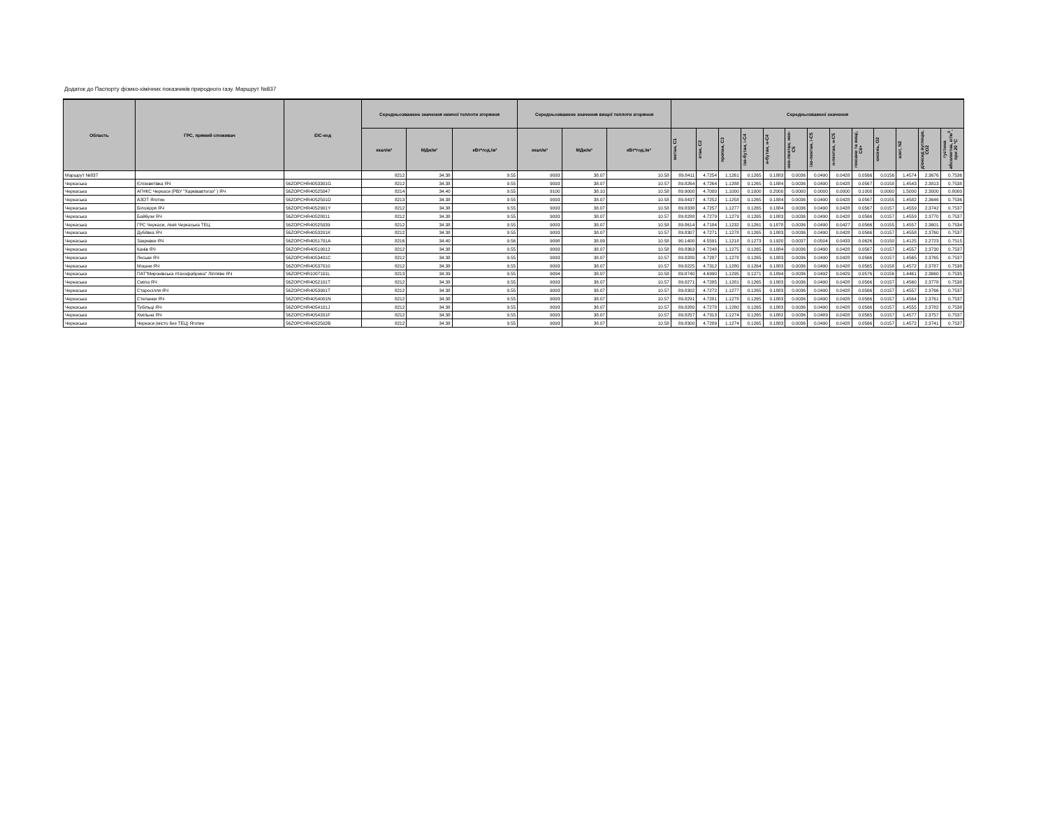Додаток до Паспорту фізико-хімічних показників природного газу. Маршрут №837
| Область | ГРС, прямий споживач | EIC-код | Середньозважене значення нижчої теплоти згоряння | | | Середньозважене значення вищої теплоти згоряння | | | Середньозважені значення | | | | | | | | | | | | |
| --- | --- | --- | --- | --- | --- | --- | --- | --- | --- | --- | --- | --- | --- | --- | --- | --- | --- | --- | --- | --- | --- |
| | | | ккал/м³ | МДж/м³ | кВт*год./м³ | ккал/м³ | МДж/м³ | кВт*год./м³ | метан, С1 | етан, С2 | пропан, С3 | ізо-бутан, і-С4 | н-бутан, н-С4 | нео-пентан, нео-С5 | ізо-пентан, і-С5 | н-пентан, н-С5 | гексани та вищі, С6+ | кисень, О2 | азот, N2 | діоксид вуглецю, СО2 | густина абсолютна, кг/м<sup>3</sup>, при 20 °С |
| Маршрут №837 | | | 8212 | 34.38 | 9.55 | 9093 | 38.07 | 10.58 | 89.8411 | 4.7254 | 1.1261 | 0.1265 | 0.1883 | 0.0036 | 0.0490 | 0.0428 | 0.0566 | 0.0156 | 1.4574 | 2.3676 | 0.7536 |
| Черкаська | Єлізоветівка ЯЧ | 56ZOPCHR4053301G | 8212 | 34.38 | 9.55 | 9093 | 38.07 | 10.57 | 89.8264 | 4.7264 | 1.1288 | 0.1265 | 0.1884 | 0.0036 | 0.0490 | 0.0428 | 0.0567 | 0.0158 | 1.4543 | 2.3813 | 0.7538 |
| Черкаська | АГНКС Черкаси (РВУ "Харківавтогаз" ) ЯЧ | 56ZOPCHR40525047 | 8214 | 34.40 | 9.55 | 9100 | 38.10 | 10.58 | 89.9000 | 4.7000 | 1.1000 | 0.1000 | 0.2000 | 0.0000 | 0.0000 | 0.0000 | 0.1000 | 0.0000 | 1.5000 | 2.3000 | 0.8000 |
| Черкаська | АЗОТ Яготин | 56ZOPCHR4052501D | 8213 | 34.38 | 9.55 | 9093 | 38.07 | 10.58 | 89.8437 | 4.7252 | 1.1258 | 0.1265 | 0.1884 | 0.0036 | 0.0490 | 0.0428 | 0.0567 | 0.0155 | 1.4582 | 2.3646 | 0.7536 |
| Черкаська | Білозірря ЯЧ | 56ZOPCHR4052901Y | 8212 | 34.38 | 9.55 | 9093 | 38.07 | 10.58 | 89.8338 | 4.7257 | 1.1277 | 0.1265 | 0.1884 | 0.0036 | 0.0490 | 0.0428 | 0.0567 | 0.0157 | 1.4559 | 2.3742 | 0.7537 |
| Черкаська | Байбузи ЯЧ | 56ZOPCHR40528011 | 8212 | 34.38 | 9.55 | 9093 | 38.07 | 10.57 | 89.8288 | 4.7279 | 1.1279 | 0.1265 | 0.1883 | 0.0036 | 0.0490 | 0.0428 | 0.0566 | 0.0157 | 1.4559 | 2.3770 | 0.7537 |
| Черкаська | ГРС Черкаси, лінія Черкаська ТЕЦ | 56ZOPCHR40525039 | 8212 | 34.38 | 9.55 | 9093 | 38.07 | 10.58 | 89.8614 | 4.7184 | 1.1232 | 0.1261 | 0.1878 | 0.0036 | 0.0490 | 0.0427 | 0.0566 | 0.0155 | 1.4557 | 2.3601 | 0.7534 |
| Черкаська | Дубіївка ЯЧ | 56ZOPCHR4053201K | 8212 | 34.38 | 9.55 | 9093 | 38.07 | 10.57 | 89.8307 | 4.7271 | 1.1278 | 0.1265 | 0.1883 | 0.0036 | 0.0490 | 0.0428 | 0.0566 | 0.0157 | 1.4558 | 2.3760 | 0.7537 |
| Черкаська | Закревки ЯЧ | 56ZOPCHR4051701A | 8216 | 34.40 | 9.56 | 9098 | 38.09 | 10.58 | 90.1400 | 4.5591 | 1.1218 | 0.1273 | 0.1920 | 0.0037 | 0.0504 | 0.0433 | 0.0626 | 0.0150 | 1.4125 | 2.2723 | 0.7515 |
| Черкаська | Канів ЯЧ | 56ZOPCHR40519012 | 8212 | 34.38 | 9.55 | 9093 | 38.07 | 10.58 | 89.8363 | 4.7248 | 1.1275 | 0.1265 | 0.1884 | 0.0036 | 0.0490 | 0.0428 | 0.0567 | 0.0157 | 1.4557 | 2.3730 | 0.7537 |
| Черкаська | Леськи ЯЧ | 56ZOPCHR4053401C | 8212 | 34.38 | 9.55 | 9093 | 38.07 | 10.57 | 89.8280 | 4.7287 | 1.1278 | 0.1265 | 0.1883 | 0.0036 | 0.0490 | 0.0428 | 0.0566 | 0.0157 | 1.4565 | 2.3765 | 0.7537 |
| Черкаська | Мошни ЯЧ | 56ZOPCHR40537010 | 8212 | 34.38 | 9.55 | 9093 | 38.07 | 10.57 | 89.8225 | 4.7312 | 1.1280 | 0.1264 | 0.1883 | 0.0036 | 0.0490 | 0.0428 | 0.0565 | 0.0158 | 1.4572 | 2.3787 | 0.7538 |
| Черкаська | ПАТ"Миронівська птахофабрика" Ліпляве ЯЧ | 56ZOPCHR1007101L | 8213 | 34.39 | 9.55 | 9094 | 38.07 | 10.58 | 89.8740 | 4.6990 | 1.1295 | 0.1271 | 0.1894 | 0.0036 | 0.0492 | 0.0429 | 0.0576 | 0.0156 | 1.4461 | 2.3660 | 0.7535 |
| Черкаська | Сміла ЯЧ | 56ZOPCHR4052101T | 8212 | 34.38 | 9.55 | 9093 | 38.07 | 10.57 | 89.8271 | 4.7285 | 1.1281 | 0.1265 | 0.1883 | 0.0036 | 0.0490 | 0.0428 | 0.0566 | 0.0157 | 1.4560 | 2.3778 | 0.7538 |
| Черкаська | Старосілля ЯЧ | 56ZOPCHR4053901T | 8212 | 34.38 | 9.55 | 9093 | 38.07 | 10.57 | 89.8302 | 4.7272 | 1.1277 | 0.1265 | 0.1883 | 0.0036 | 0.0490 | 0.0428 | 0.0566 | 0.0157 | 1.4557 | 2.3766 | 0.7537 |
| Черкаська | Степанки ЯЧ | 56ZOPCHR4054001N | 8212 | 34.38 | 9.55 | 9093 | 38.07 | 10.57 | 89.8291 | 4.7281 | 1.1278 | 0.1265 | 0.1883 | 0.0036 | 0.0490 | 0.0428 | 0.0566 | 0.0157 | 1.4564 | 2.3761 | 0.7537 |
| Черкаська | Тубільці ЯЧ | 56ZOPCHR4054101J | 8212 | 34.38 | 9.55 | 9093 | 38.07 | 10.57 | 89.8280 | 4.7278 | 1.1280 | 0.1265 | 0.1883 | 0.0036 | 0.0490 | 0.0428 | 0.0566 | 0.0157 | 1.4555 | 2.3782 | 0.7538 |
| Черкаська | Хмільна ЯЧ | 56ZOPCHR4054201F | 8212 | 34.38 | 9.55 | 9093 | 38.07 | 10.57 | 89.8257 | 4.7313 | 1.1274 | 0.1265 | 0.1882 | 0.0036 | 0.0489 | 0.0428 | 0.0565 | 0.0157 | 1.4577 | 2.3757 | 0.7537 |
| Черкаська | Черкаси (місто без ТЕЦ) Яготин | 56ZOPCHR4052502B | 8212 | 34.38 | 9.55 | 9093 | 38.07 | 10.58 | 89.8300 | 4.7289 | 1.1274 | 0.1265 | 0.1883 | 0.0036 | 0.0490 | 0.0428 | 0.0566 | 0.0157 | 1.4572 | 2.3741 | 0.7537 |